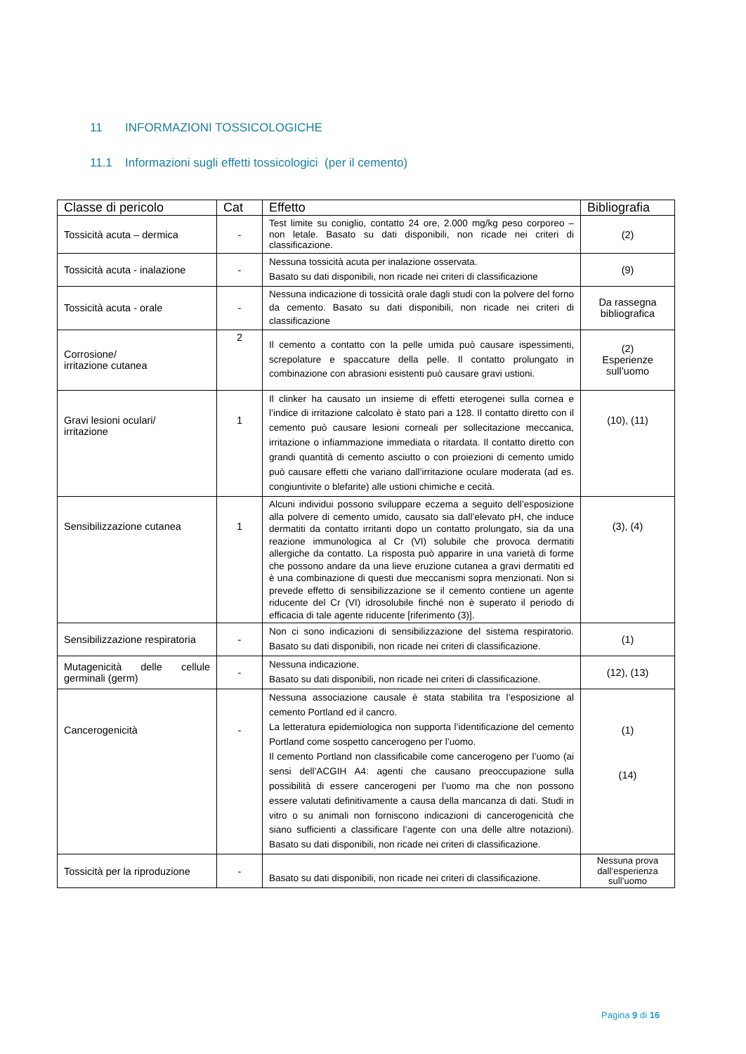11 INFORMAZIONI TOSSICOLOGICHE
11.1 Informazioni sugli effetti tossicologici (per il cemento)
| Classe di pericolo | Cat | Effetto | Bibliografia |
| --- | --- | --- | --- |
| Tossicità acuta – dermica | - | Test limite su coniglio, contatto 24 ore, 2.000 mg/kg peso corporeo – non letale. Basato su dati disponibili, non ricade nei criteri di classificazione. | (2) |
| Tossicità acuta - inalazione | - | Nessuna tossicità acuta per inalazione osservata. Basato su dati disponibili, non ricade nei criteri di classificazione | (9) |
| Tossicità acuta - orale | - | Nessuna indicazione di tossicità orale dagli studi con la polvere del forno da cemento. Basato su dati disponibili, non ricade nei criteri di classificazione | Da rassegna bibliografica |
| Corrosione/ irritazione cutanea | 2 | Il cemento a contatto con la pelle umida può causare ispessimenti, screpolature e spaccature della pelle. Il contatto prolungato in combinazione con abrasioni esistenti può causare gravi ustioni. | (2) Esperienze sull’uomo |
| Gravi lesioni oculari/ irritazione | 1 | Il clinker ha causato un insieme di effetti eterogenei sulla cornea e l’indice di irritazione calcolato è stato pari a 128. Il contatto diretto con il cemento può causare lesioni corneali per sollecitazione meccanica, irritazione o infiammazione immediata o ritardata. Il contatto diretto con grandi quantità di cemento asciutto o con proiezioni di cemento umido può causare effetti che variano dall’irritazione oculare moderata (ad es. congiuntivite o blefarite) alle ustioni chimiche e cecità. | (10), (11) |
| Sensibilizzazione cutanea | 1 | Alcuni individui possono sviluppare eczema a seguito dell’esposizione alla polvere di cemento umido, causato sia dall’elevato pH, che induce dermatiti da contatto irritanti dopo un contatto prolungato, sia da una reazione immunologica al Cr (VI) solubile che provoca dermatiti allergiche da contatto. La risposta può apparire in una varietà di forme che possono andare da una lieve eruzione cutanea a gravi dermatiti ed è una combinazione di questi due meccanismi sopra menzionati. Non si prevede effetto di sensibilizzazione se il cemento contiene un agente riducente del Cr (VI) idrosolubile finché non è superato il periodo di efficacia di tale agente riducente [riferimento (3)]. | (3), (4) |
| Sensibilizzazione respiratoria | - | Non ci sono indicazioni di sensibilizzazione del sistema respiratorio. Basato su dati disponibili, non ricade nei criteri di classificazione. | (1) |
| Mutagenicità delle cellule germinali (germ) | - | Nessuna indicazione. Basato su dati disponibili, non ricade nei criteri di classificazione. | (12), (13) |
| Cancerogenicità | - | Nessuna associazione causale è stata stabilita tra l’esposizione al cemento Portland ed il cancro. La letteratura epidemiologica non supporta l’identificazione del cemento Portland come sospetto cancerogeno per l’uomo. Il cemento Portland non classificabile come cancerogeno per l’uomo (ai sensi dell’ACGIH A4: agenti che causano preoccupazione sulla possibilità di essere cancerogeni per l’uomo ma che non possono essere valutati definitivamente a causa della mancanza di dati. Studi in vitro o su animali non forniscono indicazioni di cancerogenicità che siano sufficienti a classificare l’agente con una delle altre notazioni). Basato su dati disponibili, non ricade nei criteri di classificazione. | (1) (14) |
| Tossicità per la riproduzione | - | Basato su dati disponibili, non ricade nei criteri di classificazione. | Nessuna prova dall’esperienza sull’uomo |
Pagina 9 di 16